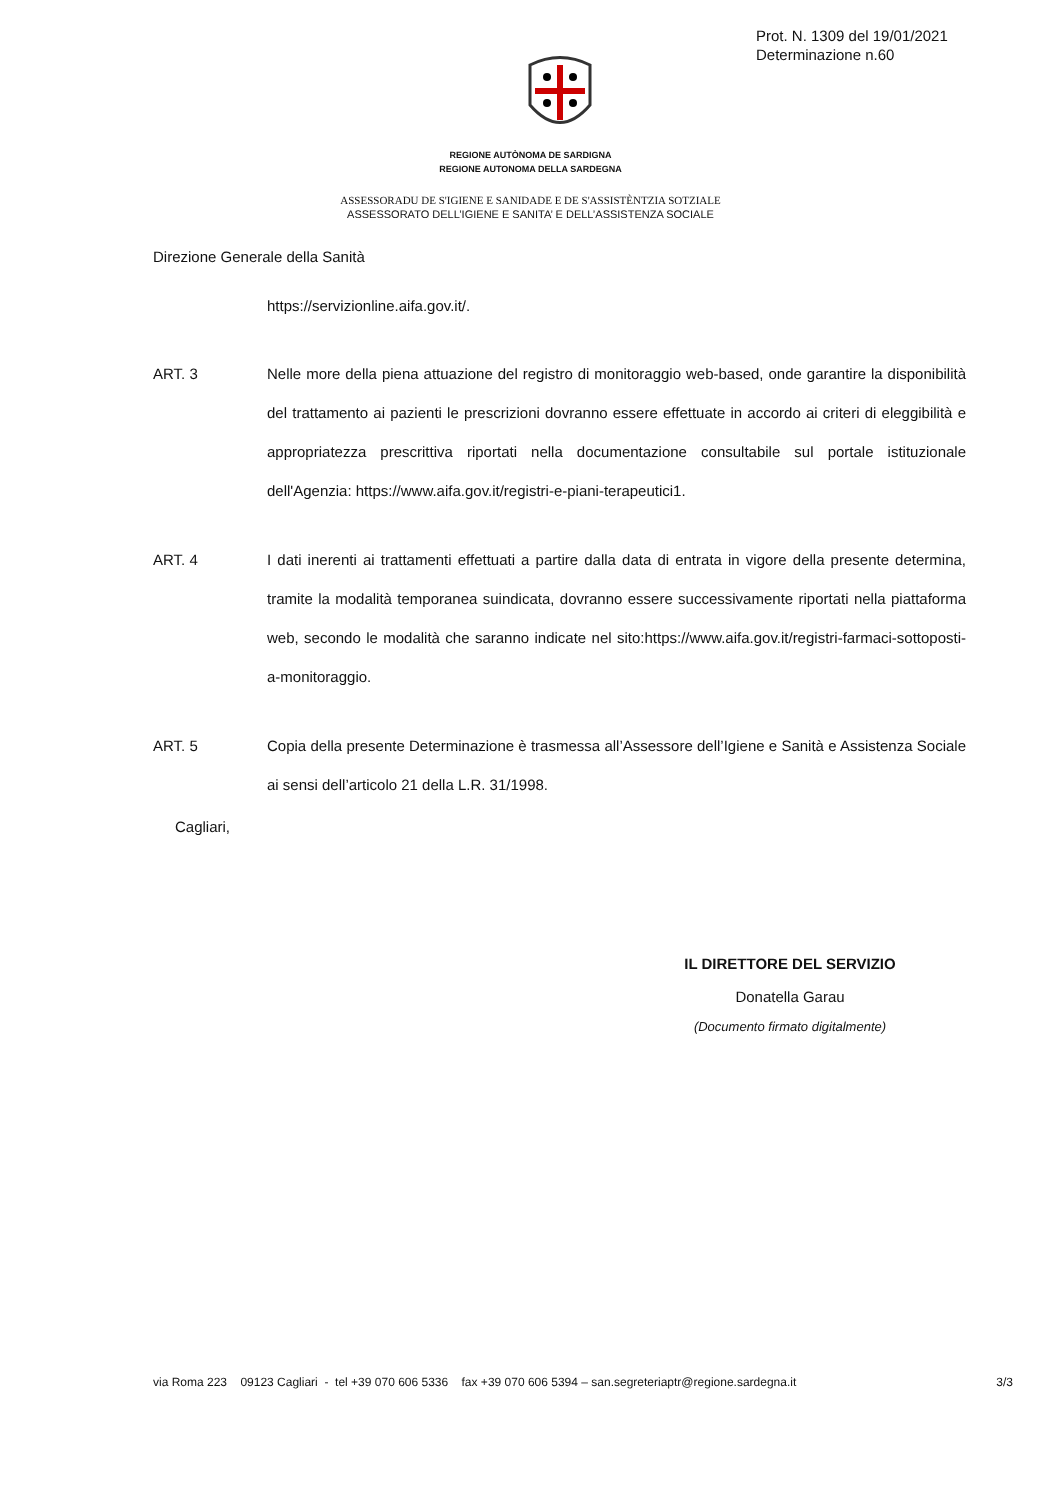Prot. N. 1309 del 19/01/2021
Determinazione n.60
REGIONE AUTÒNOMA DE SARDIGNA
REGIONE AUTONOMA DELLA SARDEGNA
ASSESSORADU DE S'IGIENE E SANIDADE E DE S'ASSISTÈNTZIA SOTZIALE
ASSESSORATO DELL’IGIENE E SANITA’ E DELL’ASSISTENZA SOCIALE
Direzione Generale della Sanità
https://servizionline.aifa.gov.it/.
ART. 3 Nelle more della piena attuazione del registro di monitoraggio web-based, onde garantire la disponibilità del trattamento ai pazienti le prescrizioni dovranno essere effettuate in accordo ai criteri di eleggibilità e appropriatezza prescrittiva riportati nella documentazione consultabile sul portale istituzionale dell'Agenzia: https://www.aifa.gov.it/registri-e-piani-terapeutici1.
ART. 4 I dati inerenti ai trattamenti effettuati a partire dalla data di entrata in vigore della presente determina, tramite la modalità temporanea suindicata, dovranno essere successivamente riportati nella piattaforma web, secondo le modalità che saranno indicate nel sito:https://www.aifa.gov.it/registri-farmaci-sottoposti-a-monitoraggio.
ART. 5 Copia della presente Determinazione è trasmessa all’Assessore dell’Igiene e Sanità e Assistenza Sociale ai sensi dell’articolo 21 della L.R. 31/1998.
Cagliari,
IL DIRETTORE DEL SERVIZIO
Donatella Garau
(Documento firmato digitalmente)
via Roma 223 09123 Cagliari - tel +39 070 606 5336 fax +39 070 606 5394 – san.segreteriaptr@regione.sardegna.it 3/3